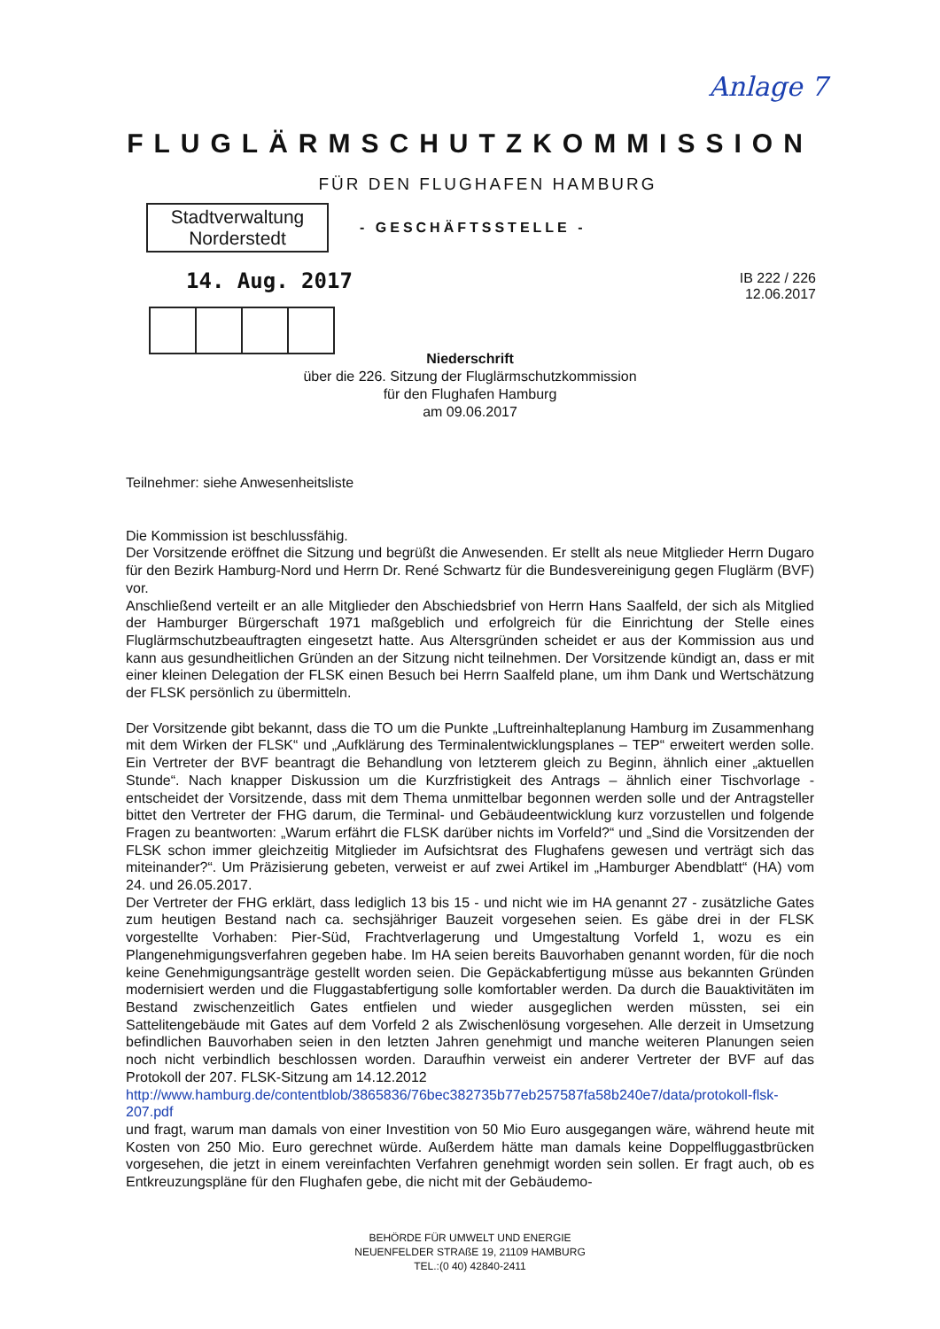Anlage 7
FLUGLÄRMSCHUTZKOMMISSION
FÜR DEN FLUGHAFEN HAMBURG
Stadtverwaltung
Norderstedt
- GESCHÄFTSSTELLE -
14. Aug. 2017
IB 222 / 226
12.06.2017
Niederschrift
über die 226. Sitzung der Fluglärmschutzkommission
für den Flughafen Hamburg
am 09.06.2017
Teilnehmer: siehe Anwesenheitsliste
Die Kommission ist beschlussfähig.
Der Vorsitzende eröffnet die Sitzung und begrüßt die Anwesenden. Er stellt als neue Mitglieder Herrn Dugaro für den Bezirk Hamburg-Nord und Herrn Dr. René Schwartz für die Bundesvereinigung gegen Fluglärm (BVF) vor.
Anschließend verteilt er an alle Mitglieder den Abschiedsbrief von Herrn Hans Saalfeld, der sich als Mitglied der Hamburger Bürgerschaft 1971 maßgeblich und erfolgreich für die Einrichtung der Stelle eines Fluglärmschutzbeauftragten eingesetzt hatte. Aus Altersgründen scheidet er aus der Kommission aus und kann aus gesundheitlichen Gründen an der Sitzung nicht teilnehmen. Der Vorsitzende kündigt an, dass er mit einer kleinen Delegation der FLSK einen Besuch bei Herrn Saalfeld plane, um ihm Dank und Wertschätzung der FLSK persönlich zu übermitteln.
Der Vorsitzende gibt bekannt, dass die TO um die Punkte „Luftreinhalteplanung Hamburg im Zusammenhang mit dem Wirken der FLSK“ und „Aufklärung des Terminalentwicklungsplanes – TEP“ erweitert werden solle. Ein Vertreter der BVF beantragt die Behandlung von letzterem gleich zu Beginn, ähnlich einer „aktuellen Stunde“. Nach knapper Diskussion um die Kurzfristigkeit des Antrags – ähnlich einer Tischvorlage - entscheidet der Vorsitzende, dass mit dem Thema unmittelbar begonnen werden solle und der Antragsteller bittet den Vertreter der FHG darum, die Terminal- und Gebäudeentwicklung kurz vorzustellen und folgende Fragen zu beantworten: „Warum erfährt die FLSK darüber nichts im Vorfeld?“ und „Sind die Vorsitzenden der FLSK schon immer gleichzeitig Mitglieder im Aufsichtsrat des Flughafens gewesen und verträgt sich das miteinander?“. Um Präzisierung gebeten, verweist er auf zwei Artikel im „Hamburger Abendblatt“ (HA) vom 24. und 26.05.2017.
Der Vertreter der FHG erklärt, dass lediglich 13 bis 15 - und nicht wie im HA genannt 27 - zusätzliche Gates zum heutigen Bestand nach ca. sechsjähriger Bauzeit vorgesehen seien. Es gäbe drei in der FLSK vorgestellte Vorhaben: Pier-Süd, Frachtverlagerung und Umgestaltung Vorfeld 1, wozu es ein Plangenehmigungsverfahren gegeben habe. Im HA seien bereits Bauvorhaben genannt worden, für die noch keine Genehmigungsanträge gestellt worden seien. Die Gepäckabfertigung müsse aus bekannten Gründen modernisiert werden und die Fluggastabfertigung solle komfortabler werden. Da durch die Bauaktivitäten im Bestand zwischenzeitlich Gates entfielen und wieder ausgeglichen werden müssten, sei ein Sattelitengebäude mit Gates auf dem Vorfeld 2 als Zwischenlösung vorgesehen. Alle derzeit in Umsetzung befindlichen Bauvorhaben seien in den letzten Jahren genehmigt und manche weiteren Planungen seien noch nicht verbindlich beschlossen worden. Daraufhin verweist ein anderer Vertreter der BVF auf das Protokoll der 207. FLSK-Sitzung am 14.12.2012
http://www.hamburg.de/contentblob/3865836/76bec382735b77eb257587fa58b240e7/data/protokoll-flsk-207.pdf
und fragt, warum man damals von einer Investition von 50 Mio Euro ausgegangen wäre, während heute mit Kosten von 250 Mio. Euro gerechnet würde. Außerdem hätte man damals keine Doppelfluggastbrücken vorgesehen, die jetzt in einem vereinfachten Verfahren genehmigt worden sein sollen. Er fragt auch, ob es Entkreuzungspläne für den Flughafen gebe, die nicht mit der Gebäudemo-
BEHÖRDE FÜR UMWELT UND ENERGIE
NEUENFELDER STRAßE 19, 21109 HAMBURG
TEL.:(0 40) 42840-2411